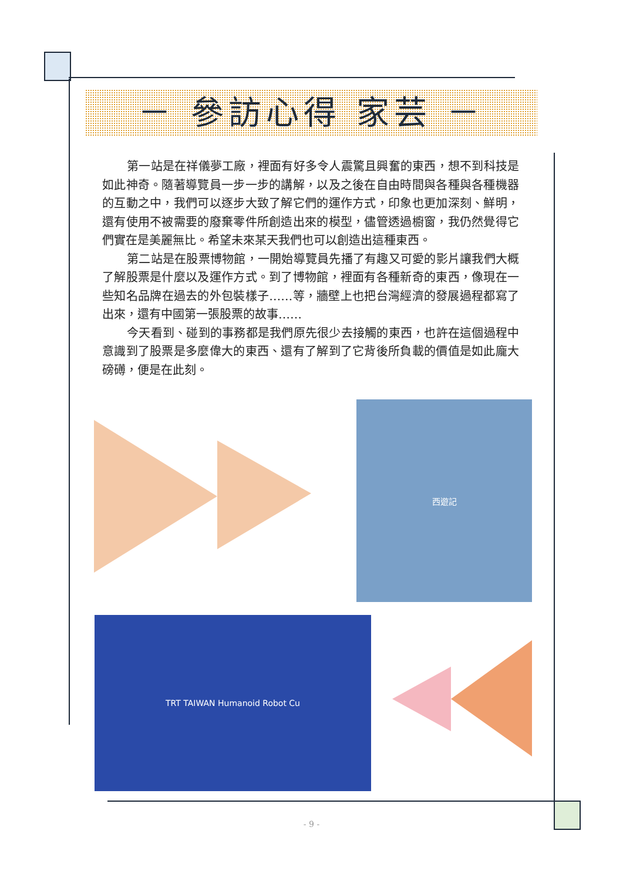－ 參訪心得 家芸 －
第一站是在祥儀夢工廠，裡面有好多令人震驚且興奮的東西，想不到科技是如此神奇。隨著導覽員一步一步的講解，以及之後在自由時間與各種與各種機器的互動之中，我們可以逐步大致了解它們的運作方式，印象也更加深刻、鮮明，還有使用不被需要的廢棄零件所創造出來的模型，儘管透過櫥窗，我仍然覺得它們實在是美麗無比。希望未來某天我們也可以創造出這種東西。
第二站是在股票博物館，一開始導覽員先播了有趣又可愛的影片讓我們大概了解股票是什麼以及運作方式。到了博物館，裡面有各種新奇的東西，像現在一些知名品牌在過去的外包裝樣子……等，牆壁上也把台灣經濟的發展過程都寫了出來，還有中國第一張股票的故事……
今天看到、碰到的事務都是我們原先很少去接觸的東西，也許在這個過程中意識到了股票是多麼偉大的東西、還有了解到了它背後所負載的價值是如此龐大磅礡，便是在此刻。
西遊記
TRT TAIWAN Humanoid Robot Cu
- 9 -